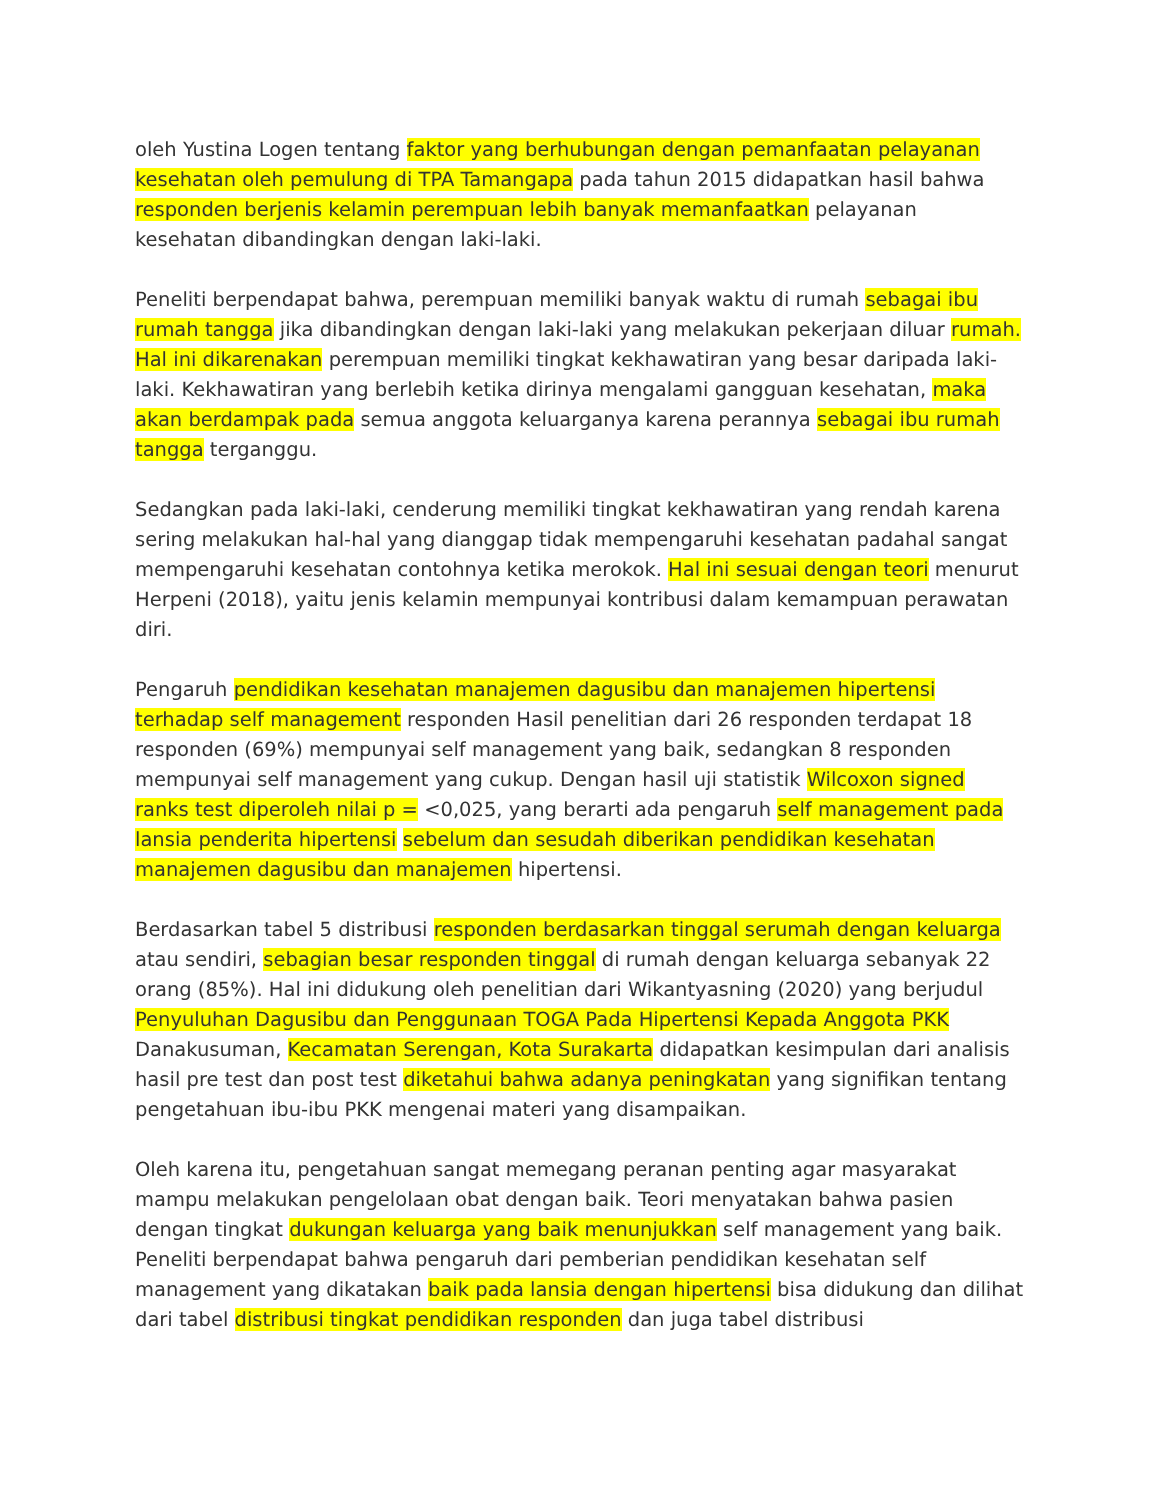oleh Yustina Logen tentang faktor yang berhubungan dengan pemanfaatan pelayanan kesehatan oleh pemulung di TPA Tamangapa pada tahun 2015 didapatkan hasil bahwa responden berjenis kelamin perempuan lebih banyak memanfaatkan pelayanan kesehatan dibandingkan dengan laki-laki.
Peneliti berpendapat bahwa, perempuan memiliki banyak waktu di rumah sebagai ibu rumah tangga jika dibandingkan dengan laki-laki yang melakukan pekerjaan diluar rumah. Hal ini dikarenakan perempuan memiliki tingkat kekhawatiran yang besar daripada laki-laki. Kekhawatiran yang berlebih ketika dirinya mengalami gangguan kesehatan, maka akan berdampak pada semua anggota keluarganya karena perannya sebagai ibu rumah tangga terganggu.
Sedangkan pada laki-laki, cenderung memiliki tingkat kekhawatiran yang rendah karena sering melakukan hal-hal yang dianggap tidak mempengaruhi kesehatan padahal sangat mempengaruhi kesehatan contohnya ketika merokok. Hal ini sesuai dengan teori menurut Herpeni (2018), yaitu jenis kelamin mempunyai kontribusi dalam kemampuan perawatan diri.
Pengaruh pendidikan kesehatan manajemen dagusibu dan manajemen hipertensi terhadap self management responden Hasil penelitian dari 26 responden terdapat 18 responden (69%) mempunyai self management yang baik, sedangkan 8 responden mempunyai self management yang cukup. Dengan hasil uji statistik Wilcoxon signed ranks test diperoleh nilai p = <0,025, yang berarti ada pengaruh self management pada lansia penderita hipertensi sebelum dan sesudah diberikan pendidikan kesehatan manajemen dagusibu dan manajemen hipertensi.
Berdasarkan tabel 5 distribusi responden berdasarkan tinggal serumah dengan keluarga atau sendiri, sebagian besar responden tinggal di rumah dengan keluarga sebanyak 22 orang (85%). Hal ini didukung oleh penelitian dari Wikantyasning (2020) yang berjudul Penyuluhan Dagusibu dan Penggunaan TOGA Pada Hipertensi Kepada Anggota PKK Danakusuman, Kecamatan Serengan, Kota Surakarta didapatkan kesimpulan dari analisis hasil pre test dan post test diketahui bahwa adanya peningkatan yang signifikan tentang pengetahuan ibu-ibu PKK mengenai materi yang disampaikan.
Oleh karena itu, pengetahuan sangat memegang peranan penting agar masyarakat mampu melakukan pengelolaan obat dengan baik. Teori menyatakan bahwa pasien dengan tingkat dukungan keluarga yang baik menunjukkan self management yang baik. Peneliti berpendapat bahwa pengaruh dari pemberian pendidikan kesehatan self management yang dikatakan baik pada lansia dengan hipertensi bisa didukung dan dilihat dari tabel distribusi tingkat pendidikan responden dan juga tabel distribusi